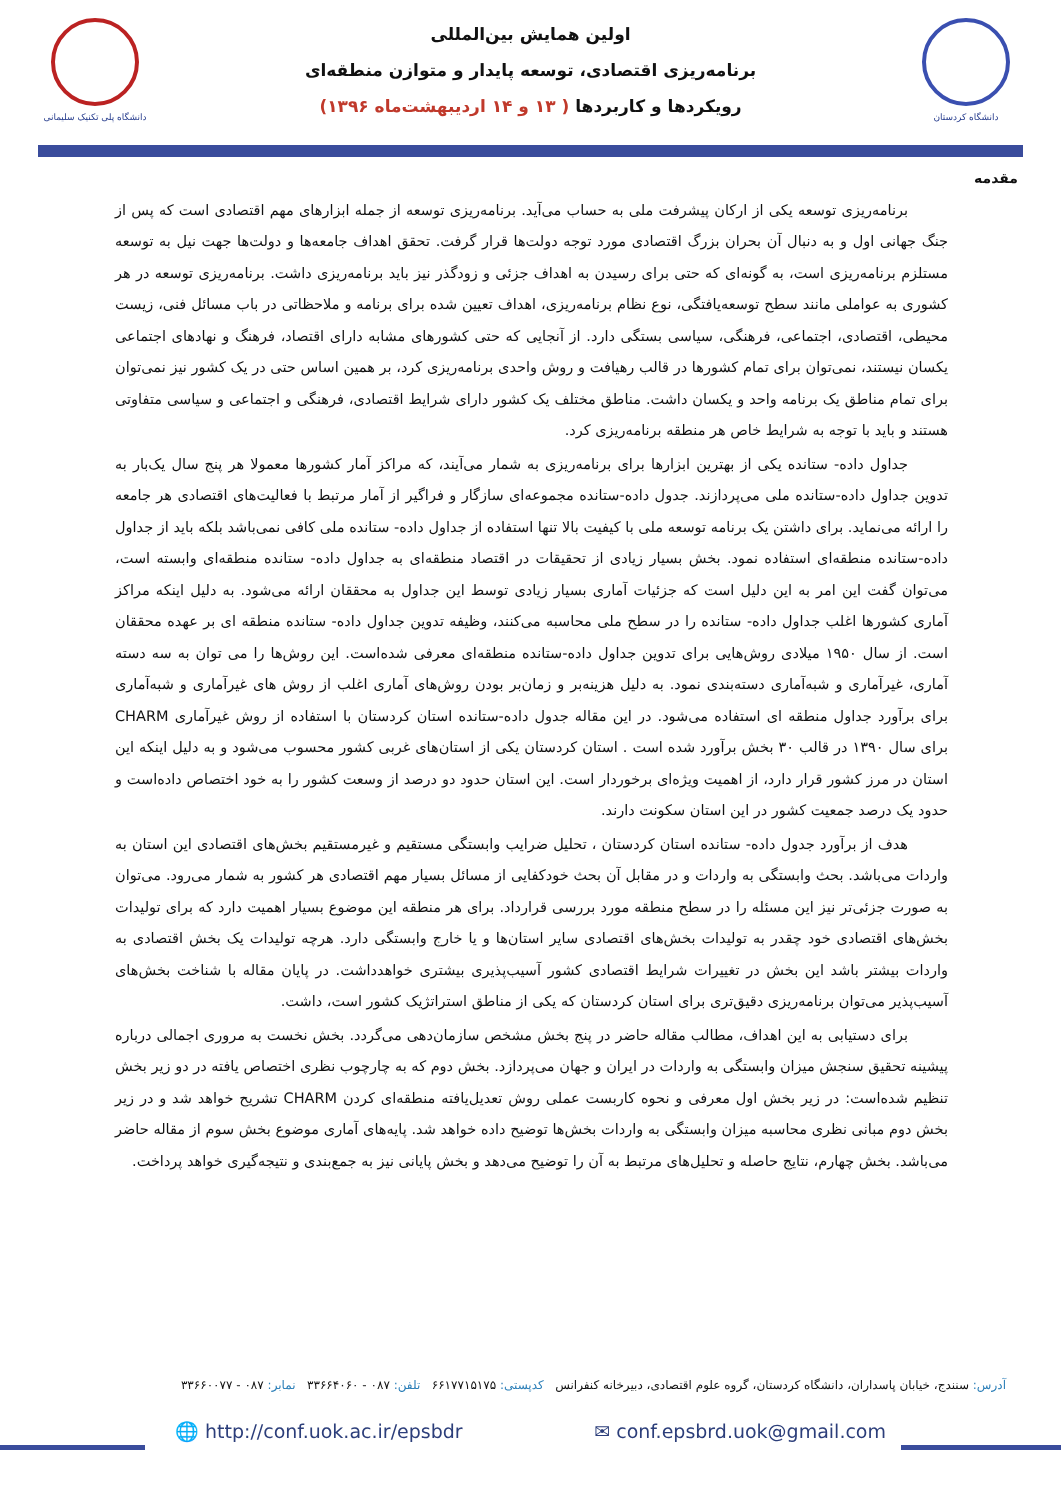دانشگاه کردستان
اولین همایش بین‌المللی
برنامه‌ریزی اقتصادی، توسعه پایدار و متوازن منطقه‌ای
رویکردها و کاربردها ( ۱۳ و ۱۴ اردیبهشت‌ماه ۱۳۹۶)
دانشگاه پلی تکنیک سلیمانی
مقدمه
برنامه‌ریزی توسعه یکی از ارکان پیشرفت ملی به حساب می‌آید. برنامه‌ریزی توسعه از جمله ابزارهای مهم اقتصادی است که پس از جنگ جهانی اول و به دنبال آن بحران بزرگ اقتصادی مورد توجه دولت‌ها قرار گرفت. تحقق اهداف جامعه‌ها و دولت‌ها جهت نیل به توسعه مستلزم برنامه‌ریزی است، به گونه‌ای که حتی برای رسیدن به اهداف جزئی و زودگذر نیز باید برنامه‌ریزی داشت. برنامه‌ریزی توسعه در هر کشوری به عواملی مانند سطح توسعه‌یافتگی، نوع نظام برنامه‌ریزی، اهداف تعیین شده برای برنامه و ملاحظاتی در باب مسائل فنی، زیست محیطی، اقتصادی، اجتماعی، فرهنگی، سیاسی بستگی دارد. از آنجایی که حتی کشورهای مشابه دارای اقتصاد، فرهنگ و نهادهای اجتماعی یکسان نیستند، نمی‌توان برای تمام کشورها در قالب رهیافت و روش واحدی برنامه‌ریزی کرد، بر همین اساس حتی در یک کشور نیز نمی‌توان برای تمام مناطق یک برنامه واحد و یکسان داشت. مناطق مختلف یک کشور دارای شرایط اقتصادی، فرهنگی و اجتماعی و سیاسی متفاوتی هستند و باید با توجه به شرایط خاص هر منطقه برنامه‌ریزی کرد.
جداول داده- ستانده یکی از بهترین ابزارها برای برنامه‌ریزی به شمار می‌آیند، که مراکز آمار کشورها معمولا هر پنج سال یک‌بار به تدوین جداول داده-ستانده ملی می‌پردازند. جدول داده-ستانده مجموعه‌ای سازگار و فراگیر از آمار مرتبط با فعالیت‌های اقتصادی هر جامعه را ارائه می‌نماید. برای داشتن یک برنامه توسعه ملی با کیفیت بالا تنها استفاده از جداول داده- ستانده ملی کافی نمی‌باشد بلکه باید از جداول داده-ستانده منطقه‌ای استفاده نمود. بخش بسیار زیادی از تحقیقات در اقتصاد منطقه‌ای به جداول داده- ستانده منطقه‌ای وابسته است، می‌توان گفت این امر به این دلیل است که جزئیات آماری بسیار زیادی توسط این جداول به محققان ارائه می‌شود. به دلیل اینکه مراکز آماری کشورها اغلب جداول داده- ستانده را در سطح ملی محاسبه می‌کنند، وظیفه تدوین جداول داده- ستانده منطقه ای بر عهده محققان است. از سال ۱۹۵۰ میلادی روش‌هایی برای تدوین جداول داده-ستانده منطقه‌ای معرفی شده‌است. این روش‌ها را می توان به سه دسته آماری، غیرآماری و شبه‌آماری دسته‌بندی نمود. به دلیل هزینه‌بر و زمان‌بر بودن روش‌های آماری اغلب از روش های غیرآماری و شبه‌آماری برای برآورد جداول منطقه ای استفاده می‌شود. در این مقاله جدول داده-ستانده استان کردستان با استفاده از روش غیرآماری CHARM برای سال ۱۳۹۰ در قالب ۳۰ بخش برآورد شده است . استان کردستان یکی از استان‌های غربی کشور محسوب می‌شود و به دلیل اینکه این استان در مرز کشور قرار دارد، از اهمیت ویژه‌ای برخوردار است. این استان حدود دو درصد از وسعت کشور را به خود اختصاص داده‌است و حدود یک درصد جمعیت کشور در این استان سکونت دارند.
هدف از برآورد جدول داده- ستانده استان کردستان ، تحلیل ضرایب وابستگی مستقیم و غیرمستقیم بخش‌های اقتصادی این استان به واردات می‌باشد. بحث وابستگی به واردات و در مقابل آن بحث خودکفایی از مسائل بسیار مهم اقتصادی هر کشور به شمار می‌رود. می‌توان به صورت جزئی‌تر نیز این مسئله را در سطح منطقه مورد بررسی قرارداد. برای هر منطقه این موضوع بسیار اهمیت دارد که برای تولیدات بخش‌های اقتصادی خود چقدر به تولیدات بخش‌های اقتصادی سایر استان‌ها و یا خارج وابستگی دارد. هرچه تولیدات یک بخش اقتصادی به واردات بیشتر باشد این بخش در تغییرات شرایط اقتصادی کشور آسیب‌پذیری بیشتری خواهدداشت. در پایان مقاله با شناخت بخش‌های آسیب‌پذیر می‌توان برنامه‌ریزی دقیق‌تری برای استان کردستان که یکی از مناطق استراتژیک کشور است، داشت.
برای دستیابی به این اهداف، مطالب مقاله حاضر در پنج بخش مشخص سازمان‌دهی می‌گردد. بخش نخست به مروری اجمالی درباره پیشینه تحقیق سنجش میزان وابستگی به واردات در ایران و جهان می‌پردازد. بخش دوم که به چارچوب نظری اختصاص یافته در دو زیر بخش تنظیم شده‌است: در زیر بخش اول معرفی و نحوه کاربست عملی روش تعدیل‌یافته منطقه‌ای کردن CHARM تشریح خواهد شد و در زیر بخش دوم مبانی نظری محاسبه میزان وابستگی به واردات بخش‌ها توضیح داده خواهد شد. پایه‌های آماری موضوع بخش سوم از مقاله حاضر می‌باشد. بخش چهارم، نتایج حاصله و تحلیل‌های مرتبط به آن را توضیح می‌دهد و بخش پایانی نیز به جمع‌بندی و نتیجه‌گیری خواهد پرداخت.
آدرس: سنندج، خیابان پاسداران، دانشگاه کردستان، گروه علوم اقتصادی، دبیرخانه کنفرانس کدپستی: ۶۶۱۷۷۱۵۱۷۵ تلفن: ۰۸۷ - ۳۳۶۶۴۰۶۰ نمابر: ۰۸۷ - ۳۳۶۶۰۰۷۷
🌐 http://conf.uok.ac.ir/epsbdr ✉ conf.epsbrd.uok@gmail.com